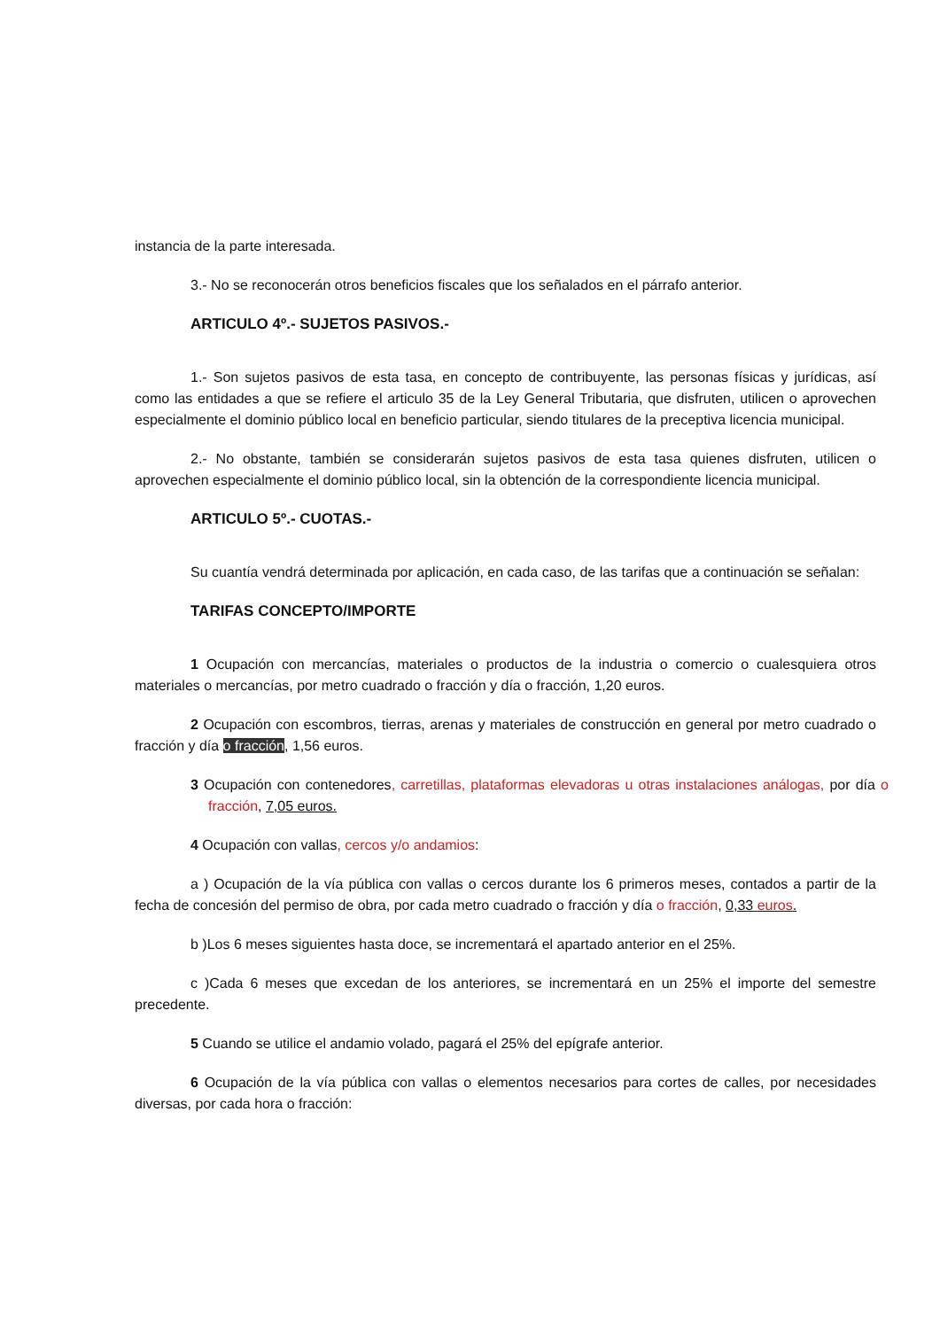instancia de la parte interesada.
3.- No se reconocerán otros beneficios fiscales que los señalados en el párrafo anterior.
ARTICULO 4º.- SUJETOS PASIVOS.-
1.- Son sujetos pasivos de esta tasa, en concepto de contribuyente, las personas físicas y jurídicas, así como las entidades a que se refiere el articulo 35 de la Ley General Tributaria, que disfruten, utilicen o aprovechen especialmente el dominio público local en beneficio particular, siendo titulares de la preceptiva licencia municipal.
2.- No obstante, también se considerarán sujetos pasivos de esta tasa quienes disfruten, utilicen o aprovechen especialmente el dominio público local, sin la obtención de la correspondiente licencia municipal.
ARTICULO 5º.- CUOTAS.-
Su cuantía vendrá determinada por aplicación, en cada caso, de las tarifas que a continuación se señalan:
TARIFAS CONCEPTO/IMPORTE
1 Ocupación con mercancías, materiales o productos de la industria o comercio o cualesquiera otros materiales o mercancías, por metro cuadrado o fracción y día o fracción, 1,20 euros.
2 Ocupación con escombros, tierras, arenas y materiales de construcción en general por metro cuadrado o fracción y día o fracción, 1,56 euros.
3 Ocupación con contenedores, carretillas, plataformas elevadoras u otras instalaciones análogas, por día o fracción, 7,05 euros.
4 Ocupación con vallas, cercos y/o andamios:
a ) Ocupación de la vía pública con vallas o cercos durante los 6 primeros meses, contados a partir de la fecha de concesión del permiso de obra, por cada metro cuadrado o fracción y día o fracción, 0,33 euros.
b )Los 6 meses siguientes hasta doce, se incrementará el apartado anterior en el 25%.
c )Cada 6 meses que excedan de los anteriores, se incrementará en un 25% el importe del semestre precedente.
5 Cuando se utilice el andamio volado, pagará el 25% del epígrafe anterior.
6 Ocupación de la vía pública con vallas o elementos necesarios para cortes de calles, por necesidades diversas, por cada hora o fracción: